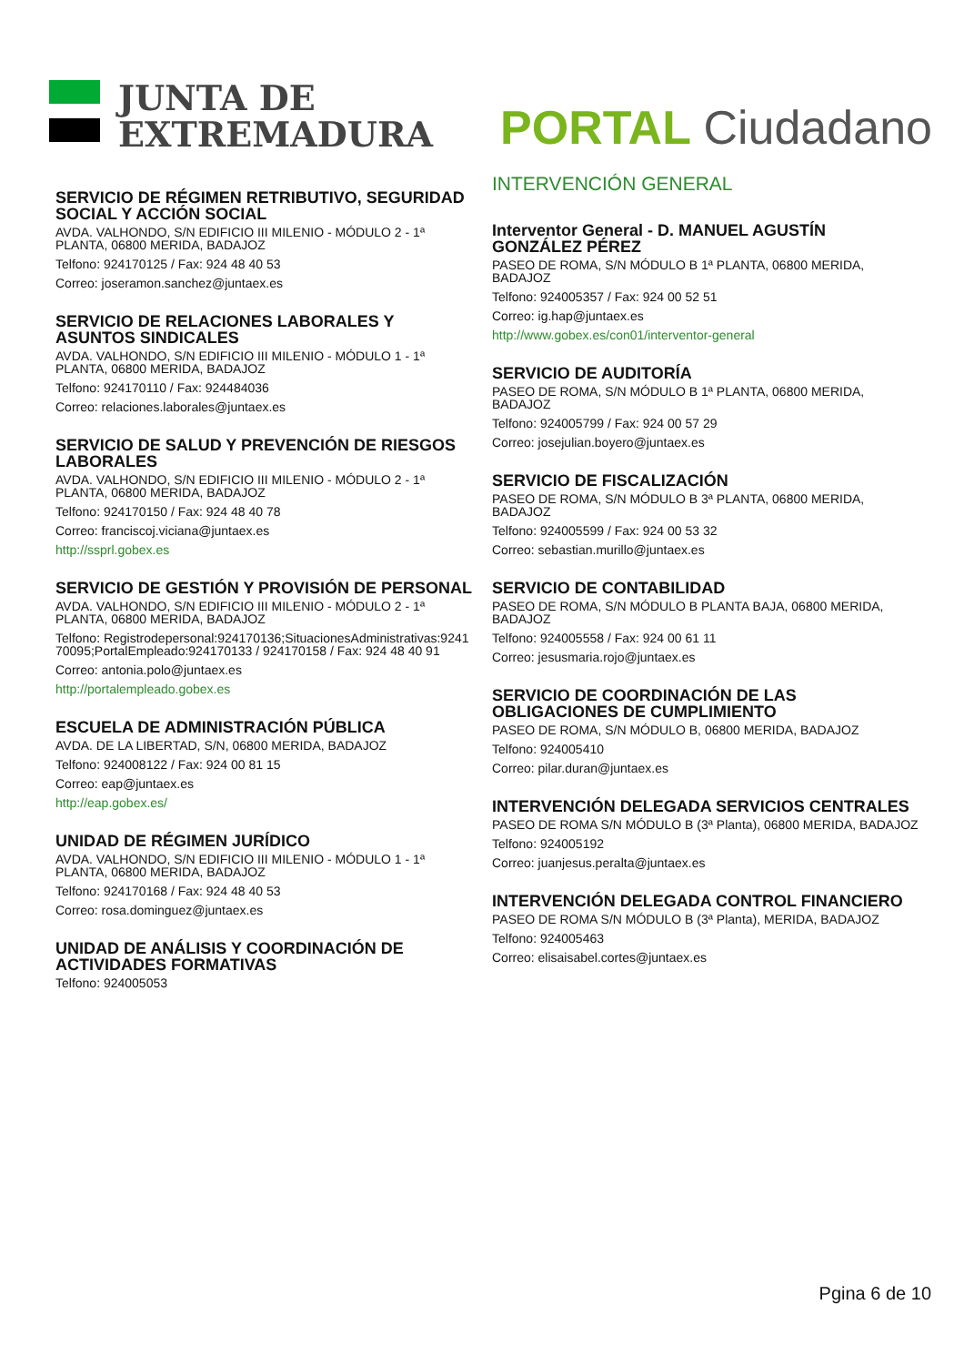JUNTA DE
EXTREMADURA
PORTAL Ciudadano
SERVICIO DE RÉGIMEN RETRIBUTIVO, SEGURIDAD SOCIAL Y ACCIÓN SOCIAL
AVDA. VALHONDO, S/N EDIFICIO III MILENIO - MÓDULO 2 - 1ª PLANTA, 06800 MERIDA, BADAJOZ
Telfono: 924170125 / Fax: 924 48 40 53
Correo: joseramon.sanchez@juntaex.es
SERVICIO DE RELACIONES LABORALES Y ASUNTOS SINDICALES
AVDA. VALHONDO, S/N EDIFICIO III MILENIO - MÓDULO 1 - 1ª PLANTA, 06800 MERIDA, BADAJOZ
Telfono: 924170110 / Fax: 924484036
Correo: relaciones.laborales@juntaex.es
SERVICIO DE SALUD Y PREVENCIÓN DE RIESGOS LABORALES
AVDA. VALHONDO, S/N EDIFICIO III MILENIO - MÓDULO 2 - 1ª PLANTA, 06800 MERIDA, BADAJOZ
Telfono: 924170150 / Fax: 924 48 40 78
Correo: franciscoj.viciana@juntaex.es
http://ssprl.gobex.es
SERVICIO DE GESTIÓN Y PROVISIÓN DE PERSONAL
AVDA. VALHONDO, S/N EDIFICIO III MILENIO - MÓDULO 2 - 1ª PLANTA, 06800 MERIDA, BADAJOZ
Telfono: Registrodepersonal:924170136;SituacionesAdministrativas:924170095;PortalEmpleado:924170133 / 924170158 / Fax: 924 48 40 91
Correo: antonia.polo@juntaex.es
http://portalempleado.gobex.es
ESCUELA DE ADMINISTRACIÓN PÚBLICA
AVDA. DE LA LIBERTAD, S/N, 06800 MERIDA, BADAJOZ
Telfono: 924008122 / Fax: 924 00 81 15
Correo: eap@juntaex.es
http://eap.gobex.es/
UNIDAD DE RÉGIMEN JURÍDICO
AVDA. VALHONDO, S/N EDIFICIO III MILENIO - MÓDULO 1 - 1ª PLANTA, 06800 MERIDA, BADAJOZ
Telfono: 924170168 / Fax: 924 48 40 53
Correo: rosa.dominguez@juntaex.es
UNIDAD DE ANÁLISIS Y COORDINACIÓN DE ACTIVIDADES FORMATIVAS
Telfono: 924005053
INTERVENCIÓN GENERAL
Interventor General - D. MANUEL AGUSTÍN GONZÁLEZ PÉREZ
PASEO DE ROMA, S/N MÓDULO B 1ª PLANTA, 06800 MERIDA, BADAJOZ
Telfono: 924005357 / Fax: 924 00 52 51
Correo: ig.hap@juntaex.es
http://www.gobex.es/con01/interventor-general
SERVICIO DE AUDITORÍA
PASEO DE ROMA, S/N MÓDULO B 1ª PLANTA, 06800 MERIDA, BADAJOZ
Telfono: 924005799 / Fax: 924 00 57 29
Correo: josejulian.boyero@juntaex.es
SERVICIO DE FISCALIZACIÓN
PASEO DE ROMA, S/N MÓDULO B 3ª PLANTA, 06800 MERIDA, BADAJOZ
Telfono: 924005599 / Fax: 924 00 53 32
Correo: sebastian.murillo@juntaex.es
SERVICIO DE CONTABILIDAD
PASEO DE ROMA, S/N MÓDULO B PLANTA BAJA, 06800 MERIDA, BADAJOZ
Telfono: 924005558 / Fax: 924 00 61 11
Correo: jesusmaria.rojo@juntaex.es
SERVICIO DE COORDINACIÓN DE LAS OBLIGACIONES DE CUMPLIMIENTO
PASEO DE ROMA, S/N MÓDULO B, 06800 MERIDA, BADAJOZ
Telfono: 924005410
Correo: pilar.duran@juntaex.es
INTERVENCIÓN DELEGADA SERVICIOS CENTRALES
PASEO DE ROMA S/N MÓDULO B (3ª Planta), 06800 MERIDA, BADAJOZ
Telfono: 924005192
Correo: juanjesus.peralta@juntaex.es
INTERVENCIÓN DELEGADA CONTROL FINANCIERO
PASEO DE ROMA S/N MÓDULO B (3ª Planta), MERIDA, BADAJOZ
Telfono: 924005463
Correo: elisaisabel.cortes@juntaex.es
Pgina 6 de 10